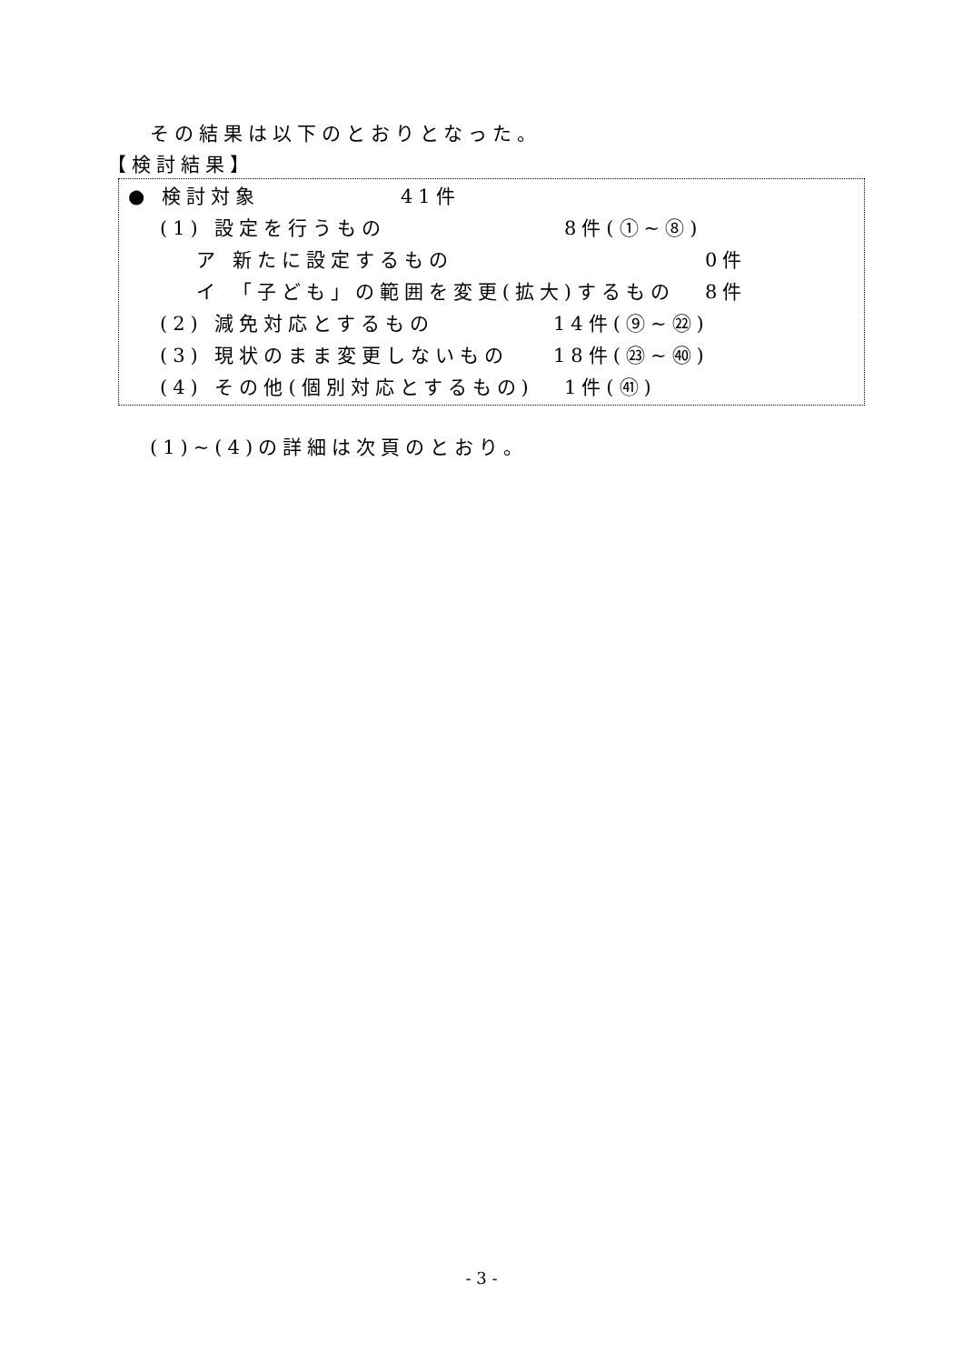その結果は以下のとおりとなった。
【検討結果】
● 検討対象 41件
(1) 設定を行うもの 8件(①~⑧)
ア 新たに設定するもの 0件
イ 「子ども」の範囲を変更(拡大)するもの 8件
(2) 減免対応とするもの 14件(⑨~㉒)
(3) 現状のまま変更しないもの 18件(㉓~㊵)
(4) その他(個別対応とするもの) 1件(㊶)
(1)~(4)の詳細は次頁のとおり。
- 3 -